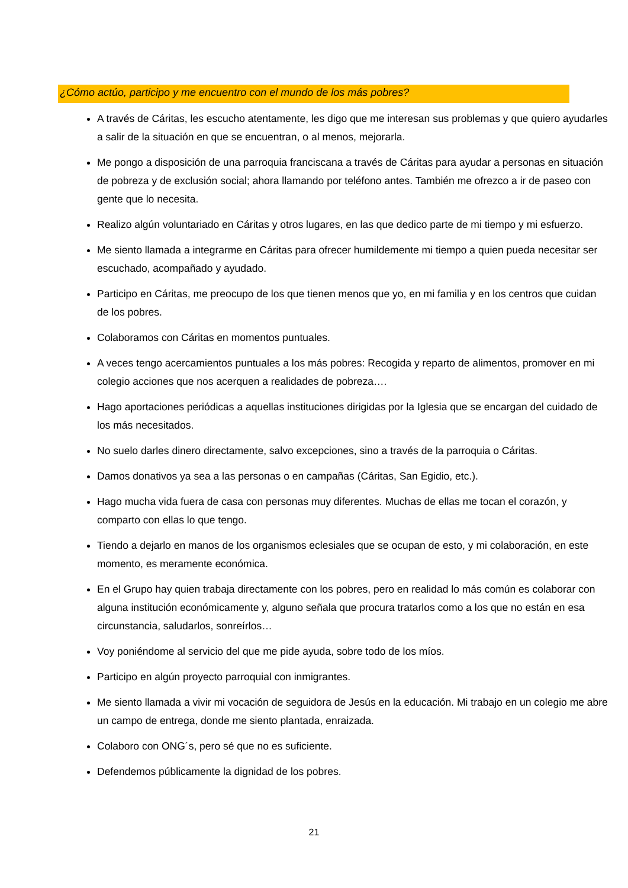¿Cómo actúo, participo y me encuentro con el mundo de los más pobres?
A través de Cáritas, les escucho atentamente, les digo que me interesan sus problemas y que quiero ayudarles a salir de la situación en que se encuentran, o al menos, mejorarla.
Me pongo a disposición de una parroquia franciscana a través de Cáritas para ayudar a personas en situación de pobreza y de exclusión social; ahora llamando por teléfono antes. También me ofrezco a ir de paseo con gente que lo necesita.
Realizo algún voluntariado en Cáritas y otros lugares, en las que dedico parte de mi tiempo y mi esfuerzo.
Me siento llamada a integrarme en Cáritas para ofrecer humildemente mi tiempo a quien pueda necesitar ser escuchado, acompañado y ayudado.
Participo en Cáritas, me preocupo de los que tienen menos que yo, en mi familia y en los centros que cuidan de los pobres.
Colaboramos con Cáritas en momentos puntuales.
A veces tengo acercamientos puntuales a los más pobres: Recogida y reparto de alimentos, promover en mi colegio acciones que nos acerquen a realidades de pobreza….
Hago aportaciones periódicas a aquellas instituciones dirigidas por la Iglesia que se encargan del cuidado de los más necesitados.
No suelo darles dinero directamente, salvo excepciones, sino a través de la parroquia o Cáritas.
Damos donativos ya sea a las personas o en campañas (Cáritas, San Egidio, etc.).
Hago mucha vida fuera de casa con personas muy diferentes. Muchas de ellas me tocan el corazón, y comparto con ellas lo que tengo.
Tiendo a dejarlo en manos de los organismos eclesiales que se ocupan de esto, y mi colaboración, en este momento, es meramente económica.
En el Grupo hay quien trabaja directamente con los pobres, pero en realidad lo más común es colaborar con alguna institución económicamente y, alguno señala que procura tratarlos como a los que no están en esa circunstancia, saludarlos, sonreírlos…
Voy poniéndome al servicio del que me pide ayuda, sobre todo de los míos.
Participo en algún proyecto parroquial con inmigrantes.
Me siento llamada a vivir mi vocación de seguidora de Jesús en la educación. Mi trabajo en un colegio me abre un campo de entrega, donde me siento plantada, enraizada.
Colaboro con ONG´s, pero sé que no es suficiente.
Defendemos públicamente la dignidad de los pobres.
21